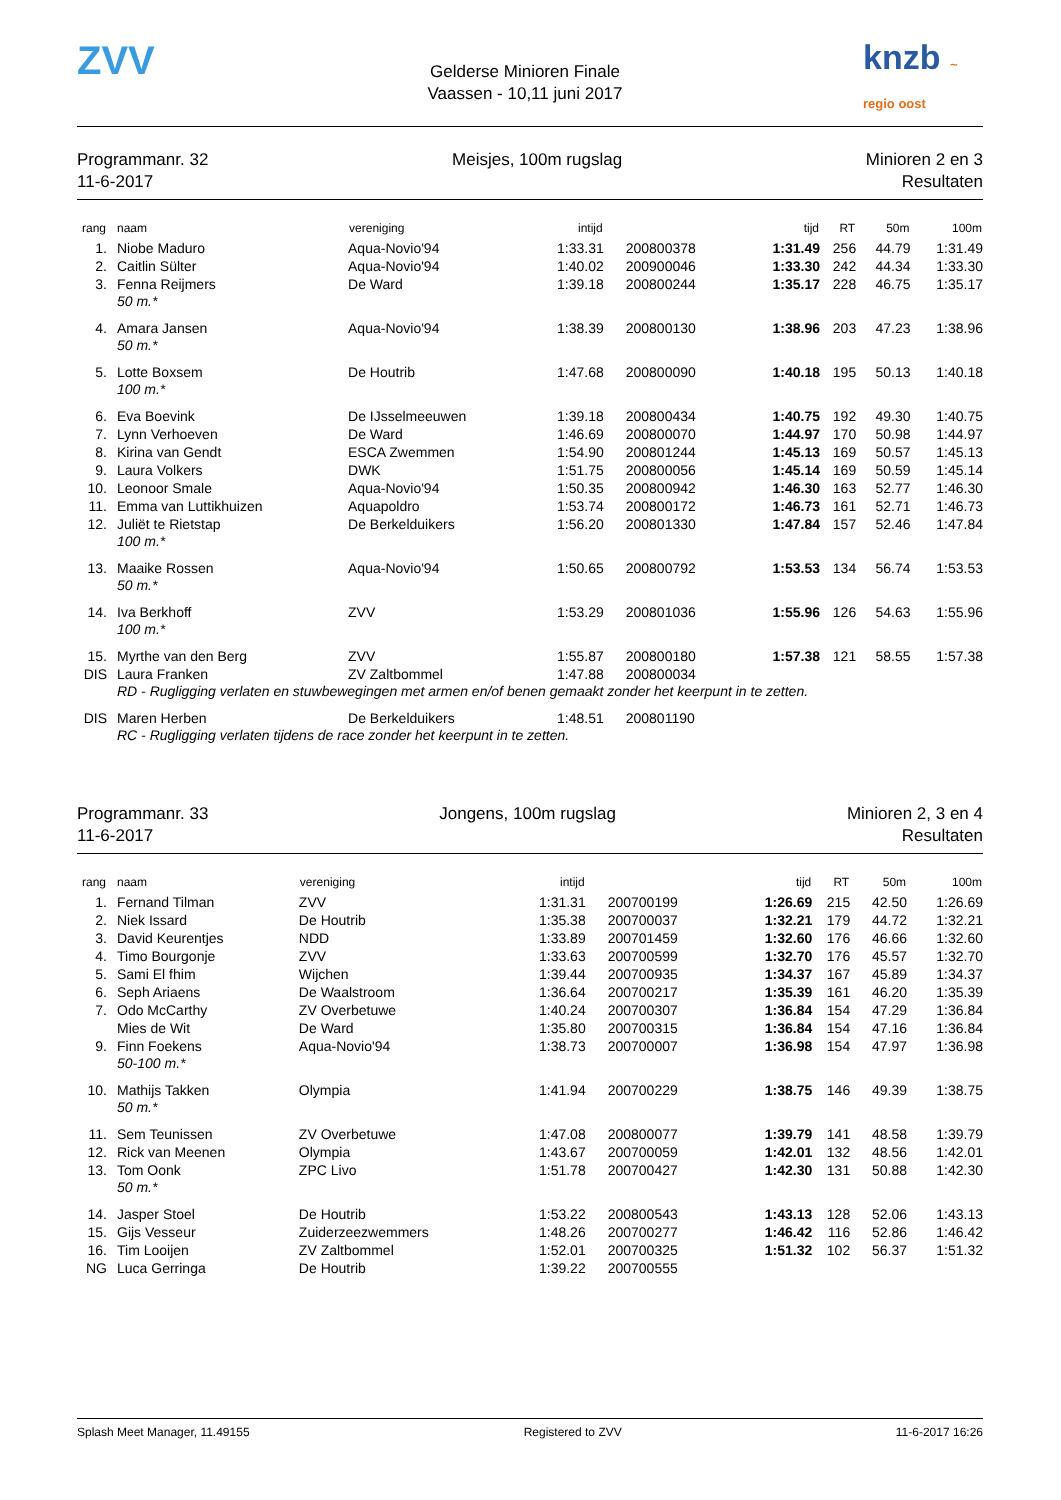ZVV
Gelderse Minioren Finale
Vaassen - 10,11 juni 2017
knzb ~ regio oost
Programmanr. 32
11-6-2017
Meisjes, 100m rugslag Minioren 2 en 3
Resultaten
| rang | naam | vereniging | intijd | | tijd | RT | 50m | 100m |
| --- | --- | --- | --- | --- | --- | --- | --- | --- |
| 1. | Niobe Maduro | Aqua-Novio'94 | 1:33.31 | 200800378 | 1:31.49 | 256 | 44.79 | 1:31.49 |
| 2. | Caitlin Sülter | Aqua-Novio'94 | 1:40.02 | 200900046 | 1:33.30 | 242 | 44.34 | 1:33.30 |
| 3. | Fenna Reijmers | De Ward | 1:39.18 | 200800244 | 1:35.17 | 228 | 46.75 | 1:35.17 |
| | 50 m.* | | | | | | | |
| 4. | Amara Jansen | Aqua-Novio'94 | 1:38.39 | 200800130 | 1:38.96 | 203 | 47.23 | 1:38.96 |
| | 50 m.* | | | | | | | |
| 5. | Lotte Boxsem | De Houtrib | 1:47.68 | 200800090 | 1:40.18 | 195 | 50.13 | 1:40.18 |
| | 100 m.* | | | | | | | |
| 6. | Eva Boevink | De IJsselmeeuwen | 1:39.18 | 200800434 | 1:40.75 | 192 | 49.30 | 1:40.75 |
| 7. | Lynn Verhoeven | De Ward | 1:46.69 | 200800070 | 1:44.97 | 170 | 50.98 | 1:44.97 |
| 8. | Kirina van Gendt | ESCA Zwemmen | 1:54.90 | 200801244 | 1:45.13 | 169 | 50.57 | 1:45.13 |
| 9. | Laura Volkers | DWK | 1:51.75 | 200800056 | 1:45.14 | 169 | 50.59 | 1:45.14 |
| 10. | Leonoor Smale | Aqua-Novio'94 | 1:50.35 | 200800942 | 1:46.30 | 163 | 52.77 | 1:46.30 |
| 11. | Emma van Luttikhuizen | Aquapoldro | 1:53.74 | 200800172 | 1:46.73 | 161 | 52.71 | 1:46.73 |
| 12. | Juliët te Rietstap | De Berkelduikers | 1:56.20 | 200801330 | 1:47.84 | 157 | 52.46 | 1:47.84 |
| | 100 m.* | | | | | | | |
| 13. | Maaike Rossen | Aqua-Novio'94 | 1:50.65 | 200800792 | 1:53.53 | 134 | 56.74 | 1:53.53 |
| | 50 m.* | | | | | | | |
| 14. | Iva Berkhoff | ZVV | 1:53.29 | 200801036 | 1:55.96 | 126 | 54.63 | 1:55.96 |
| | 100 m.* | | | | | | | |
| 15. | Myrthe van den Berg | ZVV | 1:55.87 | 200800180 | 1:57.38 | 121 | 58.55 | 1:57.38 |
| DIS | Laura Franken | ZV Zaltbommel | 1:47.88 | 200800034 | | | | |
| | RD - Rugligging verlaten en stuwbewegingen met armen en/of benen gemaakt zonder het keerpunt in te zetten. | | | | | | | |
| DIS | Maren Herben | De Berkelduikers | 1:48.51 | 200801190 | | | | |
| | RC - Rugligging verlaten tijdens de race zonder het keerpunt in te zetten. | | | | | | | |
Programmanr. 33
11-6-2017
Jongens, 100m rugslag Minioren 2, 3 en 4
Resultaten
| rang | naam | vereniging | intijd | | tijd | RT | 50m | 100m |
| --- | --- | --- | --- | --- | --- | --- | --- | --- |
| 1. | Fernand Tilman | ZVV | 1:31.31 | 200700199 | 1:26.69 | 215 | 42.50 | 1:26.69 |
| 2. | Niek Issard | De Houtrib | 1:35.38 | 200700037 | 1:32.21 | 179 | 44.72 | 1:32.21 |
| 3. | David Keurentjes | NDD | 1:33.89 | 200701459 | 1:32.60 | 176 | 46.66 | 1:32.60 |
| 4. | Timo Bourgonje | ZVV | 1:33.63 | 200700599 | 1:32.70 | 176 | 45.57 | 1:32.70 |
| 5. | Sami El fhim | Wijchen | 1:39.44 | 200700935 | 1:34.37 | 167 | 45.89 | 1:34.37 |
| 6. | Seph Ariaens | De Waalstroom | 1:36.64 | 200700217 | 1:35.39 | 161 | 46.20 | 1:35.39 |
| 7. | Odo McCarthy | ZV Overbetuwe | 1:40.24 | 200700307 | 1:36.84 | 154 | 47.29 | 1:36.84 |
| | Mies de Wit | De Ward | 1:35.80 | 200700315 | 1:36.84 | 154 | 47.16 | 1:36.84 |
| 9. | Finn Foekens | Aqua-Novio'94 | 1:38.73 | 200700007 | 1:36.98 | 154 | 47.97 | 1:36.98 |
| | 50-100 m.* | | | | | | | |
| 10. | Mathijs Takken | Olympia | 1:41.94 | 200700229 | 1:38.75 | 146 | 49.39 | 1:38.75 |
| | 50 m.* | | | | | | | |
| 11. | Sem Teunissen | ZV Overbetuwe | 1:47.08 | 200800077 | 1:39.79 | 141 | 48.58 | 1:39.79 |
| 12. | Rick van Meenen | Olympia | 1:43.67 | 200700059 | 1:42.01 | 132 | 48.56 | 1:42.01 |
| 13. | Tom Oonk | ZPC Livo | 1:51.78 | 200700427 | 1:42.30 | 131 | 50.88 | 1:42.30 |
| | 50 m.* | | | | | | | |
| 14. | Jasper Stoel | De Houtrib | 1:53.22 | 200800543 | 1:43.13 | 128 | 52.06 | 1:43.13 |
| 15. | Gijs Vesseur | Zuiderzeezwemmers | 1:48.26 | 200700277 | 1:46.42 | 116 | 52.86 | 1:46.42 |
| 16. | Tim Looijen | ZV Zaltbommel | 1:52.01 | 200700325 | 1:51.32 | 102 | 56.37 | 1:51.32 |
| NG | Luca Gerringa | De Houtrib | 1:39.22 | 200700555 | | | | |
Splash Meet Manager, 11.49155 Registered to ZVV 11-6-2017 16:26